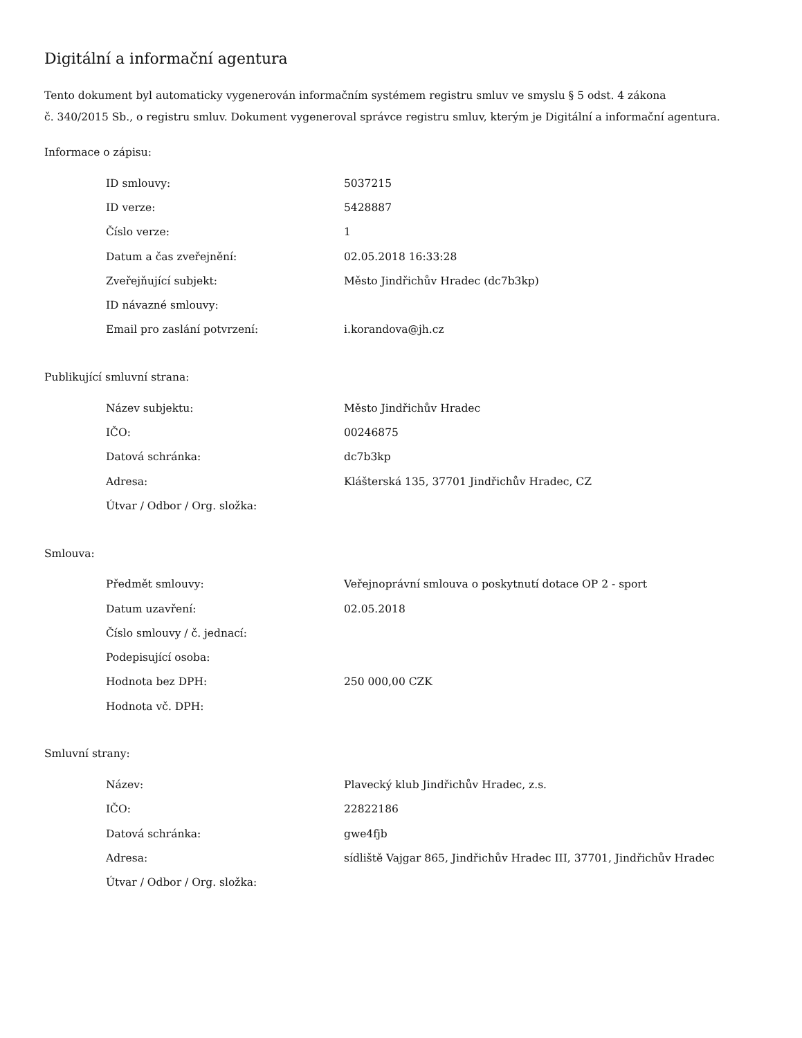Digitální a informační agentura
Tento dokument byl automaticky vygenerován informačním systémem registru smluv ve smyslu § 5 odst. 4 zákona
č. 340/2015 Sb., o registru smluv. Dokument vygeneroval správce registru smluv, kterým je Digitální a informační agentura.
Informace o zápisu:
| ID smlouvy: | 5037215 |
| ID verze: | 5428887 |
| Číslo verze: | 1 |
| Datum a čas zveřejnění: | 02.05.2018 16:33:28 |
| Zveřejňující subjekt: | Město Jindřichův Hradec (dc7b3kp) |
| ID návazné smlouvy: | |
| Email pro zaslání potvrzení: | i.korandova@jh.cz |
Publikující smluvní strana:
| Název subjektu: | Město Jindřichův Hradec |
| IČO: | 00246875 |
| Datová schránka: | dc7b3kp |
| Adresa: | Klášterská 135, 37701 Jindřichův Hradec, CZ |
| Útvar / Odbor / Org. složka: | |
Smlouva:
| Předmět smlouvy: | Veřejnoprávní smlouva o poskytnutí dotace OP 2 - sport |
| Datum uzavření: | 02.05.2018 |
| Číslo smlouvy / č. jednací: | |
| Podepisující osoba: | |
| Hodnota bez DPH: | 250 000,00 CZK |
| Hodnota vč. DPH: | |
Smluvní strany:
| Název: | Plavecký klub Jindřichův Hradec, z.s. |
| IČO: | 22822186 |
| Datová schránka: | gwe4fjb |
| Adresa: | sídliště Vajgar 865, Jindřichův Hradec III, 37701, Jindřichův Hradec |
| Útvar / Odbor / Org. složka: | |